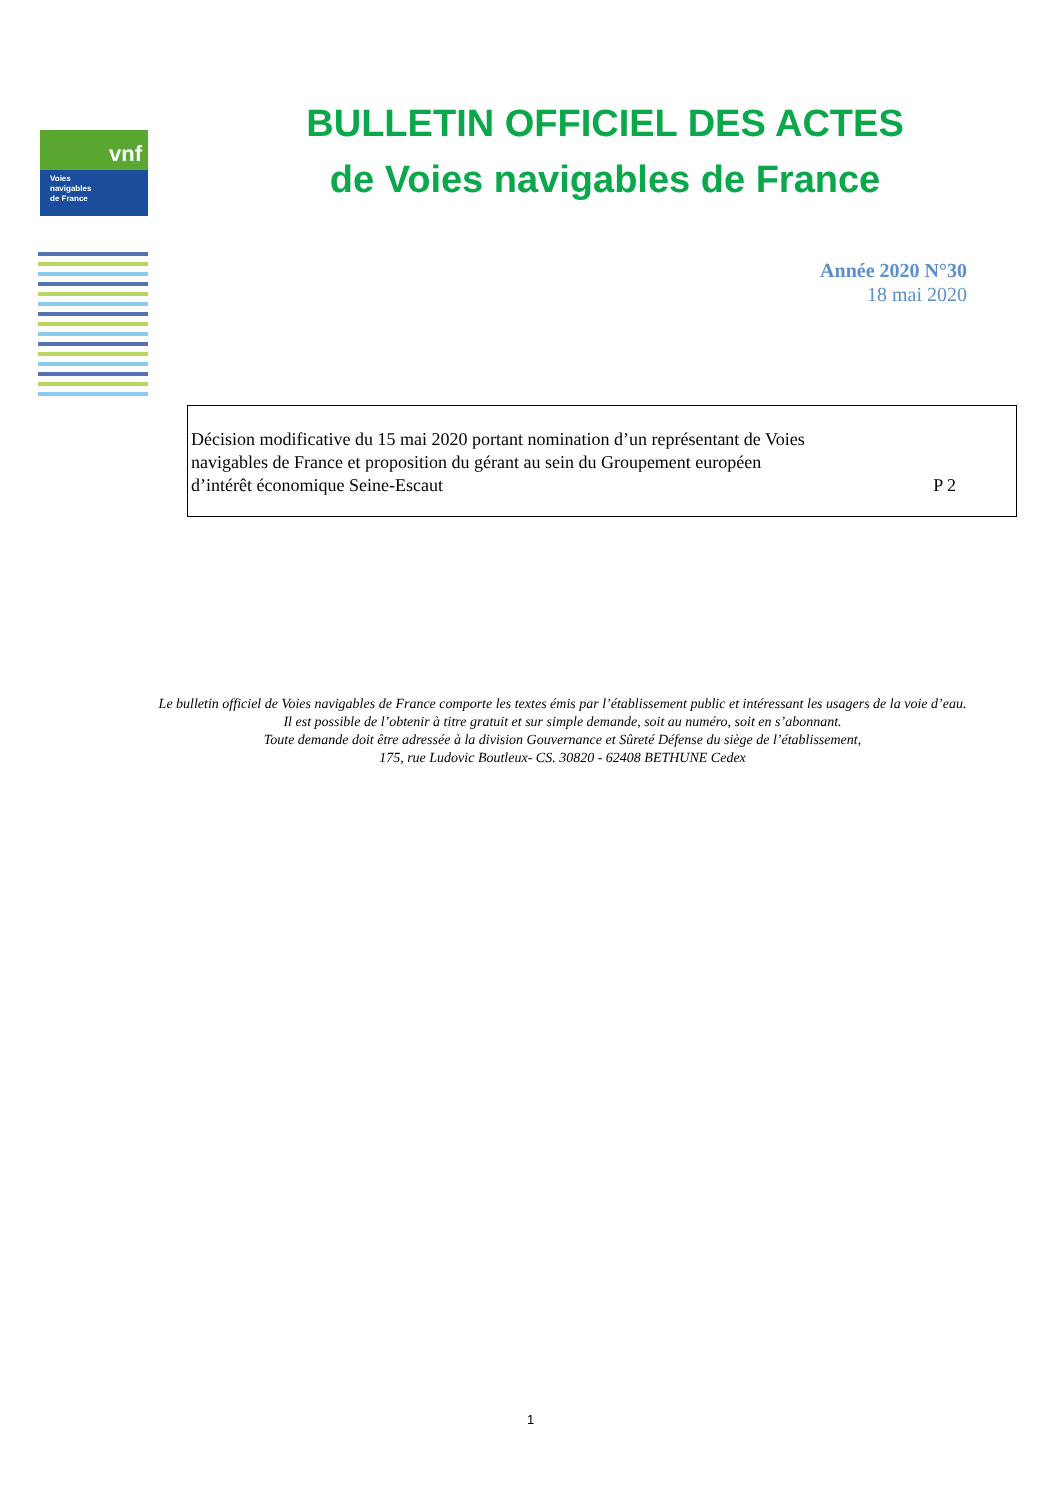vnf
Voies
navigables
de France
BULLETIN OFFICIEL DES ACTES
de Voies navigables de France
Année 2020 N°30
18 mai 2020
Décision modificative du 15 mai 2020 portant nomination d’un représentant de Voies
navigables de France et proposition du gérant au sein du Groupement européen
d’intérêt économique Seine-Escaut
P 2
Le bulletin officiel de Voies navigables de France comporte les textes émis par l’établissement public et intéressant les usagers de la voie d’eau.
Il est possible de l’obtenir à titre gratuit et sur simple demande, soit au numéro, soit en s’abonnant.
Toute demande doit être adressée à la division Gouvernance et Sûreté Défense du siège de l’établissement,
175, rue Ludovic Boutleux- CS. 30820 - 62408 BETHUNE Cedex
1